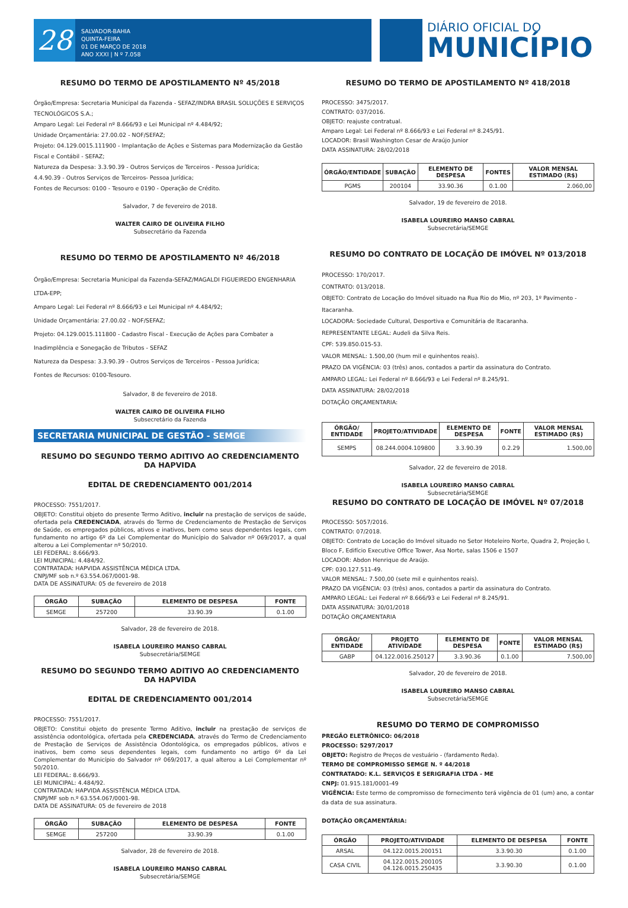28
SALVADOR-BAHIA
QUINTA-FEIRA
01 DE MARÇO DE 2018
ANO XXXI | N º 7.058
DIÁRIO OFICIAL DO
MUNICÍPIO
RESUMO DO TERMO DE APOSTILAMENTO Nº 45/2018
Órgão/Empresa: Secretaria Municipal da Fazenda - SEFAZ/INDRA BRASIL SOLUÇÕES E SERVIÇOS TECNOLÓGICOS S.A.;
Amparo Legal: Lei Federal nº 8.666/93 e Lei Municipal nº 4.484/92;
Unidade Orçamentária: 27.00.02 - NOF/SEFAZ;
Projeto: 04.129.0015.111900 - Implantação de Ações e Sistemas para Modernização da Gestão Fiscal e Contábil - SEFAZ;
Natureza da Despesa: 3.3.90.39 - Outros Serviços de Terceiros - Pessoa Jurídica;
4.4.90.39 - Outros Serviços de Terceiros- Pessoa Jurídica;
Fontes de Recursos: 0100 - Tesouro e 0190 - Operação de Crédito.
Salvador, 7 de fevereiro de 2018.
WALTER CAIRO DE OLIVEIRA FILHO
Subsecretário da Fazenda
RESUMO DO TERMO DE APOSTILAMENTO Nº 46/2018
Órgão/Empresa: Secretaria Municipal da Fazenda-SEFAZ/MAGALDI FIGUEIREDO ENGENHARIA LTDA-EPP;
Amparo Legal: Lei Federal nº 8.666/93 e Lei Municipal nº 4.484/92;
Unidade Orçamentária: 27.00.02 - NOF/SEFAZ;
Projeto: 04.129.0015.111800 - Cadastro Fiscal - Execução de Ações para Combater a Inadimplência e Sonegação de Tributos - SEFAZ
Natureza da Despesa: 3.3.90.39 - Outros Serviços de Terceiros - Pessoa Jurídica;
Fontes de Recursos: 0100-Tesouro.
Salvador, 8 de fevereiro de 2018.
WALTER CAIRO DE OLIVEIRA FILHO
Subsecretário da Fazenda
SECRETARIA MUNICIPAL DE GESTÃO - SEMGE
RESUMO DO SEGUNDO TERMO ADITIVO AO CREDENCIAMENTO DA HAPVIDA
EDITAL DE CREDENCIAMENTO 001/2014
PROCESSO: 7551/2017.
OBJETO: Constitui objeto do presente Termo Aditivo, incluir na prestação de serviços de saúde, ofertada pela CREDENCIADA, através do Termo de Credenciamento de Prestação de Serviços de Saúde, os empregados públicos, ativos e inativos, bem como seus dependentes legais, com fundamento no artigo 6º da Lei Complementar do Município do Salvador nº 069/2017, a qual alterou a Lei Complementar nº 50/2010.
LEI FEDERAL: 8.666/93.
LEI MUNICIPAL: 4.484/92.
CONTRATADA: HAPVIDA ASSISTÊNCIA MÉDICA LTDA.
CNPJ/MF sob n.º 63.554.067/0001-98.
DATA DE ASSINATURA: 05 de fevereiro de 2018
| ÓRGÃO | SUBAÇÃO | ELEMENTO DE DESPESA | FONTE |
| --- | --- | --- | --- |
| SEMGE | 257200 | 33.90.39 | 0.1.00 |
Salvador, 28 de fevereiro de 2018.
ISABELA LOUREIRO MANSO CABRAL
Subsecretária/SEMGE
RESUMO DO SEGUNDO TERMO ADITIVO AO CREDENCIAMENTO DA HAPVIDA
EDITAL DE CREDENCIAMENTO 001/2014
PROCESSO: 7551/2017.
OBJETO: Constitui objeto do presente Termo Aditivo, incluir na prestação de serviços de assistência odontológica, ofertada pela CREDENCIADA, através do Termo de Credenciamento de Prestação de Serviços de Assistência Odontológica, os empregados públicos, ativos e inativos, bem como seus dependentes legais, com fundamento no artigo 6º da Lei Complementar do Município do Salvador nº 069/2017, a qual alterou a Lei Complementar nº 50/2010.
LEI FEDERAL: 8.666/93.
LEI MUNICIPAL: 4.484/92.
CONTRATADA: HAPVIDA ASSISTÊNCIA MÉDICA LTDA.
CNPJ/MF sob n.º 63.554.067/0001-98.
DATA DE ASSINATURA: 05 de fevereiro de 2018
| ÓRGÃO | SUBAÇÃO | ELEMENTO DE DESPESA | FONTE |
| --- | --- | --- | --- |
| SEMGE | 257200 | 33.90.39 | 0.1.00 |
Salvador, 28 de fevereiro de 2018.
ISABELA LOUREIRO MANSO CABRAL
Subsecretária/SEMGE
RESUMO DO TERMO DE APOSTILAMENTO Nº 418/2018
PROCESSO: 3475/2017.
CONTRATO: 037/2016.
OBJETO: reajuste contratual.
Amparo Legal: Lei Federal nº 8.666/93 e Lei Federal nº 8.245/91.
LOCADOR: Brasil Washington Cesar de Araújo Junior
DATA ASSINATURA: 28/02/2018
| ÓRGÃO/ENTIDADE | SUBAÇÃO | ELEMENTO DE DESPESA | FONTES | VALOR MENSAL ESTIMADO (R$) |
| --- | --- | --- | --- | --- |
| PGMS | 200104 | 33.90.36 | 0.1.00 | 2.060,00 |
Salvador, 19 de fevereiro de 2018.
ISABELA LOUREIRO MANSO CABRAL
Subsecretária/SEMGE
RESUMO DO CONTRATO DE LOCAÇÃO DE IMÓVEL Nº 013/2018
PROCESSO: 170/2017.
CONTRATO: 013/2018.
OBJETO: Contrato de Locação do Imóvel situado na Rua Rio do Mio, nº 203, 1º Pavimento - Itacaranha.
LOCADORA: Sociedade Cultural, Desportiva e Comunitária de Itacaranha.
REPRESENTANTE LEGAL: Audeli da Silva Reis.
CPF: 539.850.015-53.
VALOR MENSAL: 1.500,00 (hum mil e quinhentos reais).
PRAZO DA VIGÊNCIA: 03 (três) anos, contados a partir da assinatura do Contrato.
AMPARO LEGAL: Lei Federal nº 8.666/93 e Lei Federal nº 8.245/91.
DATA ASSINATURA: 28/02/2018
DOTAÇÃO ORÇAMENTARIA:
| ÓRGÃO/ ENTIDADE | PROJETO/ATIVIDADE | ELEMENTO DE DESPESA | FONTE | VALOR MENSAL ESTIMADO (R$) |
| --- | --- | --- | --- | --- |
| SEMPS | 08.244.0004.109800 | 3.3.90.39 | 0.2.29 | 1.500,00 |
Salvador, 22 de fevereiro de 2018.
ISABELA LOUREIRO MANSO CABRAL
Subsecretária/SEMGE
RESUMO DO CONTRATO DE LOCAÇÃO DE IMÓVEL Nº 07/2018
PROCESSO: 5057/2016.
CONTRATO: 07/2018.
OBJETO: Contrato de Locação do Imóvel situado no Setor Hoteleiro Norte, Quadra 2, Projeção I, Bloco F, Edifício Executive Office Tower, Asa Norte, salas 1506 e 1507
LOCADOR: Abdon Henrique de Araújo.
CPF: 030.127.511-49.
VALOR MENSAL: 7.500,00 (sete mil e quinhentos reais).
PRAZO DA VIGÊNCIA: 03 (três) anos, contados a partir da assinatura do Contrato.
AMPARO LEGAL: Lei Federal nº 8.666/93 e Lei Federal nº 8.245/91.
DATA ASSINATURA: 30/01/2018
DOTAÇÃO ORÇAMENTARIA
| ÓRGÃO/ ENTIDADE | PROJETO ATIVIDADE | ELEMENTO DE DESPESA | FONTE | VALOR MENSAL ESTIMADO (R$) |
| --- | --- | --- | --- | --- |
| GABP | 04.122.0016.250127 | 3.3.90.36 | 0.1.00 | 7.500,00 |
Salvador, 20 de fevereiro de 2018.
ISABELA LOUREIRO MANSO CABRAL
Subsecretária/SEMGE
RESUMO DO TERMO DE COMPROMISSO
PREGÃO ELETRÔNICO: 06/2018
PROCESSO: 5297/2017
OBJETO: Registro de Preços de vestuário - (fardamento Reda).
TERMO DE COMPROMISSO SEMGE N. º 44/2018
CONTRATADO: K.L. SERVIÇOS E SERIGRAFIA LTDA - ME
CNPJ: 01.915.181/0001-49
VIGÊNCIA: Este termo de compromisso de fornecimento terá vigência de 01 (um) ano, a contar da data de sua assinatura.
DOTAÇÃO ORÇAMENTÁRIA:
| ÓRGÃO | PROJETO/ATIVIDADE | ELEMENTO DE DESPESA | FONTE |
| --- | --- | --- | --- |
| ARSAL | 04.122.0015.200151 | 3.3.90.30 | 0.1.00 |
| CASA CIVIL | 04.122.0015.200105 04.126.0015.250435 | 3.3.90.30 | 0.1.00 |